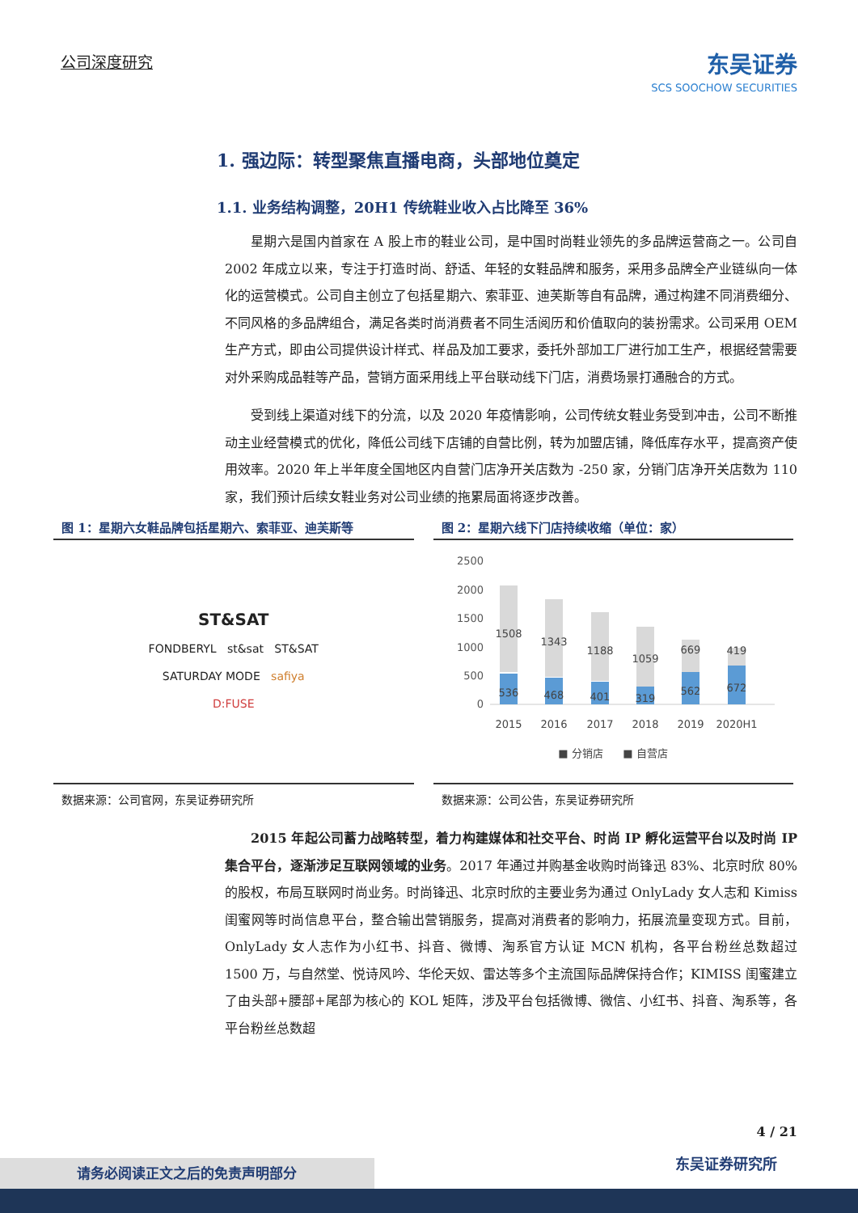公司深度研究 东吴证券
SCS SOOCHOW SECURITIES
1. 强边际：转型聚焦直播电商，头部地位奠定
1.1. 业务结构调整，20H1 传统鞋业收入占比降至 36%
星期六是国内首家在 A 股上市的鞋业公司，是中国时尚鞋业领先的多品牌运营商之一。公司自 2002 年成立以来，专注于打造时尚、舒适、年轻的女鞋品牌和服务，采用多品牌全产业链纵向一体化的运营模式。公司自主创立了包括星期六、索菲亚、迪芙斯等自有品牌，通过构建不同消费细分、不同风格的多品牌组合，满足各类时尚消费者不同生活阅历和价值取向的装扮需求。公司采用 OEM 生产方式，即由公司提供设计样式、样品及加工要求，委托外部加工厂进行加工生产，根据经营需要对外采购成品鞋等产品，营销方面采用线上平台联动线下门店，消费场景打通融合的方式。
受到线上渠道对线下的分流，以及 2020 年疫情影响，公司传统女鞋业务受到冲击，公司不断推动主业经营模式的优化，降低公司线下店铺的自营比例，转为加盟店铺，降低库存水平，提高资产使用效率。2020 年上半年度全国地区内自营门店净开关店数为 -250 家，分销门店净开关店数为 110 家，我们预计后续女鞋业务对公司业绩的拖累局面将逐步改善。
图 1：星期六女鞋品牌包括星期六、索菲亚、迪芙斯等
ST&SAT
FONDBERYL st&sat ST&SAT
SATURDAY MODE safiya
D:FUSE
数据来源：公司官网，东吴证券研究所
图 2：星期六线下门店持续收缩（单位：家）
2500
2000
1500
1000
500
0
1508
1343
1188
1059
669
419
536
468
401
319
562
672
2015
2016
2017
2018
2019
2020H1
■ 分销店
■ 自营店
数据来源：公司公告，东吴证券研究所
2015 年起公司蓄力战略转型，着力构建媒体和社交平台、时尚 IP 孵化运营平台以及时尚 IP 集合平台，逐渐涉足互联网领域的业务。2017 年通过并购基金收购时尚锋迅 83%、北京时欣 80%的股权，布局互联网时尚业务。时尚锋迅、北京时欣的主要业务为通过 OnlyLady 女人志和 Kimiss 闺蜜网等时尚信息平台，整合输出营销服务，提高对消费者的影响力，拓展流量变现方式。目前，OnlyLady 女人志作为小红书、抖音、微博、淘系官方认证 MCN 机构，各平台粉丝总数超过 1500 万，与自然堂、悦诗风吟、华伦天奴、雷达等多个主流国际品牌保持合作；KIMISS 闺蜜建立了由头部+腰部+尾部为核心的 KOL 矩阵，涉及平台包括微博、微信、小红书、抖音、淘系等，各平台粉丝总数超
4 / 21
东吴证券研究所 请务必阅读正文之后的免责声明部分